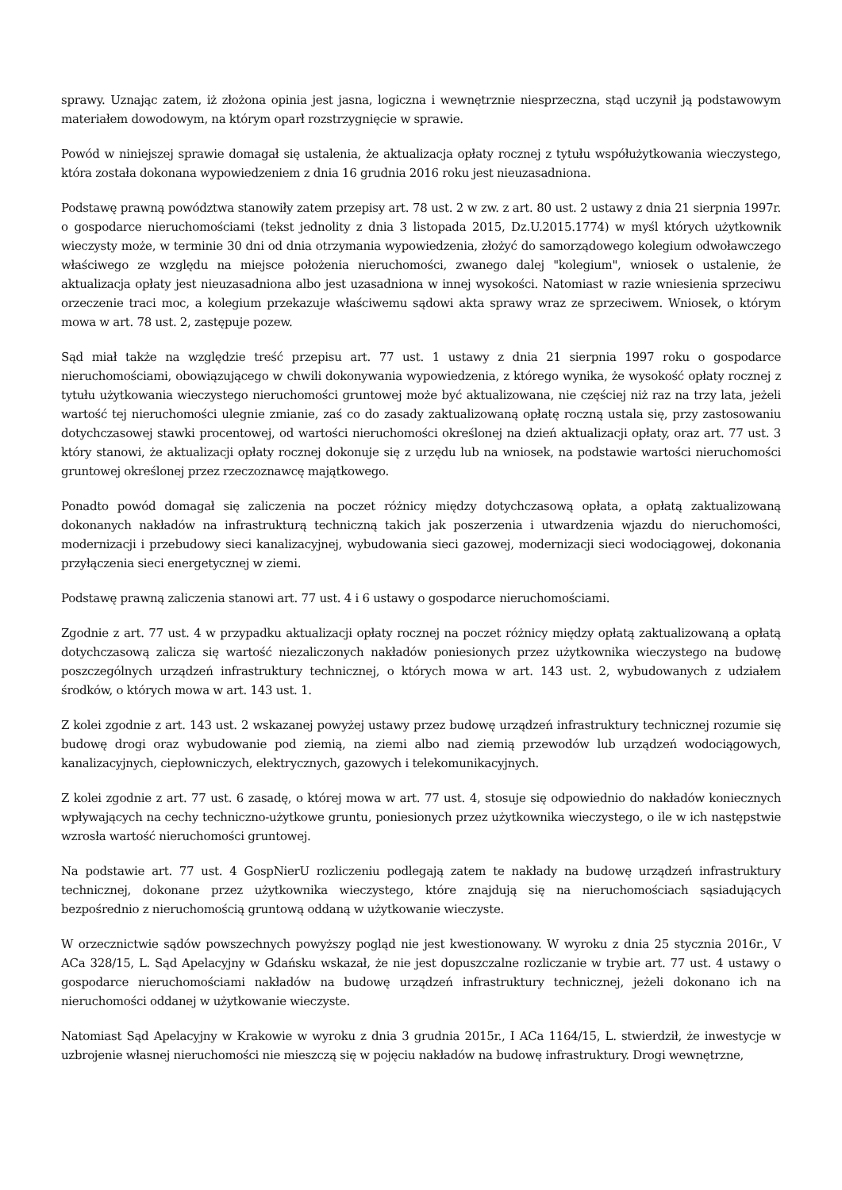sprawy. Uznając zatem, iż złożona opinia jest jasna, logiczna i wewnętrznie niesprzeczna, stąd uczynił ją podstawowym materiałem dowodowym, na którym oparł rozstrzygnięcie w sprawie.
Powód w niniejszej sprawie domagał się ustalenia, że aktualizacja opłaty rocznej z tytułu współużytkowania wieczystego, która została dokonana wypowiedzeniem z dnia 16 grudnia 2016 roku jest nieuzasadniona.
Podstawę prawną powództwa stanowiły zatem przepisy art. 78 ust. 2 w zw. z art. 80 ust. 2 ustawy z dnia 21 sierpnia 1997r. o gospodarce nieruchomościami (tekst jednolity z dnia 3 listopada 2015, Dz.U.2015.1774) w myśl których użytkownik wieczysty może, w terminie 30 dni od dnia otrzymania wypowiedzenia, złożyć do samorządowego kolegium odwoławczego właściwego ze względu na miejsce położenia nieruchomości, zwanego dalej "kolegium", wniosek o ustalenie, że aktualizacja opłaty jest nieuzasadniona albo jest uzasadniona w innej wysokości. Natomiast w razie wniesienia sprzeciwu orzeczenie traci moc, a kolegium przekazuje właściwemu sądowi akta sprawy wraz ze sprzeciwem. Wniosek, o którym mowa w art. 78 ust. 2, zastępuje pozew.
Sąd miał także na względzie treść przepisu art. 77 ust. 1 ustawy z dnia 21 sierpnia 1997 roku o gospodarce nieruchomościami, obowiązującego w chwili dokonywania wypowiedzenia, z którego wynika, że wysokość opłaty rocznej z tytułu użytkowania wieczystego nieruchomości gruntowej może być aktualizowana, nie częściej niż raz na trzy lata, jeżeli wartość tej nieruchomości ulegnie zmianie, zaś co do zasady zaktualizowaną opłatę roczną ustala się, przy zastosowaniu dotychczasowej stawki procentowej, od wartości nieruchomości określonej na dzień aktualizacji opłaty, oraz art. 77 ust. 3 który stanowi, że aktualizacji opłaty rocznej dokonuje się z urzędu lub na wniosek, na podstawie wartości nieruchomości gruntowej określonej przez rzeczoznawcę majątkowego.
Ponadto powód domagał się zaliczenia na poczet różnicy między dotychczasową opłata, a opłatą zaktualizowaną dokonanych nakładów na infrastrukturą techniczną takich jak poszerzenia i utwardzenia wjazdu do nieruchomości, modernizacji i przebudowy sieci kanalizacyjnej, wybudowania sieci gazowej, modernizacji sieci wodociągowej, dokonania przyłączenia sieci energetycznej w ziemi.
Podstawę prawną zaliczenia stanowi art. 77 ust. 4 i 6 ustawy o gospodarce nieruchomościami.
Zgodnie z art. 77 ust. 4 w przypadku aktualizacji opłaty rocznej na poczet różnicy między opłatą zaktualizowaną a opłatą dotychczasową zalicza się wartość niezaliczonych nakładów poniesionych przez użytkownika wieczystego na budowę poszczególnych urządzeń infrastruktury technicznej, o których mowa w art. 143 ust. 2, wybudowanych z udziałem środków, o których mowa w art. 143 ust. 1.
Z kolei zgodnie z art. 143 ust. 2 wskazanej powyżej ustawy przez budowę urządzeń infrastruktury technicznej rozumie się budowę drogi oraz wybudowanie pod ziemią, na ziemi albo nad ziemią przewodów lub urządzeń wodociągowych, kanalizacyjnych, ciepłowniczych, elektrycznych, gazowych i telekomunikacyjnych.
Z kolei zgodnie z art. 77 ust. 6 zasadę, o której mowa w art. 77 ust. 4, stosuje się odpowiednio do nakładów koniecznych wpływających na cechy techniczno-użytkowe gruntu, poniesionych przez użytkownika wieczystego, o ile w ich następstwie wzrosła wartość nieruchomości gruntowej.
Na podstawie art. 77 ust. 4 GospNierU rozliczeniu podlegają zatem te nakłady na budowę urządzeń infrastruktury technicznej, dokonane przez użytkownika wieczystego, które znajdują się na nieruchomościach sąsiadujących bezpośrednio z nieruchomością gruntową oddaną w użytkowanie wieczyste.
W orzecznictwie sądów powszechnych powyższy pogląd nie jest kwestionowany. W wyroku z dnia 25 stycznia 2016r., V ACa 328/15, L. Sąd Apelacyjny w Gdańsku wskazał, że nie jest dopuszczalne rozliczanie w trybie art. 77 ust. 4 ustawy o gospodarce nieruchomościami nakładów na budowę urządzeń infrastruktury technicznej, jeżeli dokonano ich na nieruchomości oddanej w użytkowanie wieczyste.
Natomiast Sąd Apelacyjny w Krakowie w wyroku z dnia 3 grudnia 2015r., I ACa 1164/15, L. stwierdził, że inwestycje w uzbrojenie własnej nieruchomości nie mieszczą się w pojęciu nakładów na budowę infrastruktury. Drogi wewnętrzne,